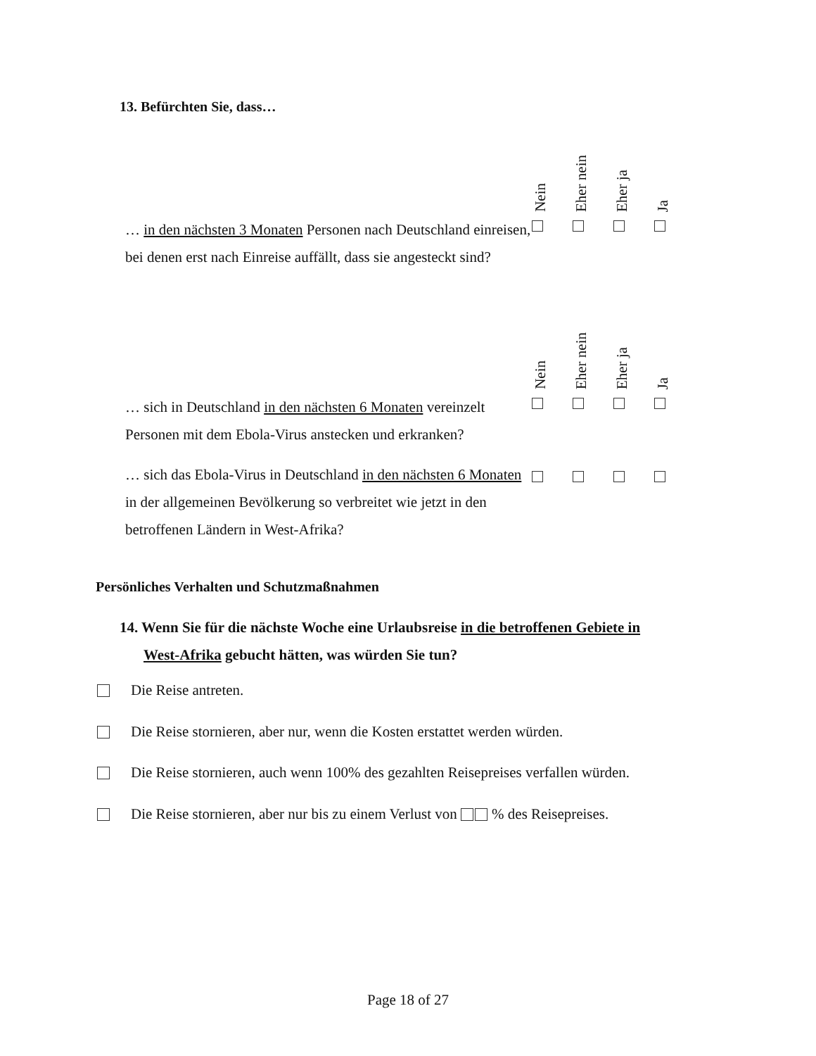13. Befürchten Sie, dass…
| | Nein | Eher nein | Eher ja | Ja |
| … in den nächsten 3 Monaten Personen nach Deutschland einreisen, bei denen erst nach Einreise auffällt, dass sie angesteckt sind? | | | | |
| | Nein | Eher nein | Eher ja | Ja |
| … sich in Deutschland in den nächsten 6 Monaten vereinzelt Personen mit dem Ebola-Virus anstecken und erkranken? | | | | |
| … sich das Ebola-Virus in Deutschland in den nächsten 6 Monaten in der allgemeinen Bevölkerung so verbreitet wie jetzt in den betroffenen Ländern in West-Afrika? | | | | |
Persönliches Verhalten und Schutzmaßnahmen
14. Wenn Sie für die nächste Woche eine Urlaubsreise in die betroffenen Gebiete in
West-Afrika gebucht hätten, was würden Sie tun?
Die Reise antreten.
Die Reise stornieren, aber nur, wenn die Kosten erstattet werden würden.
Die Reise stornieren, auch wenn 100% des gezahlten Reisepreises verfallen würden.
Die Reise stornieren, aber nur bis zu einem Verlust von % des Reisepreises.
Page 18 of 27